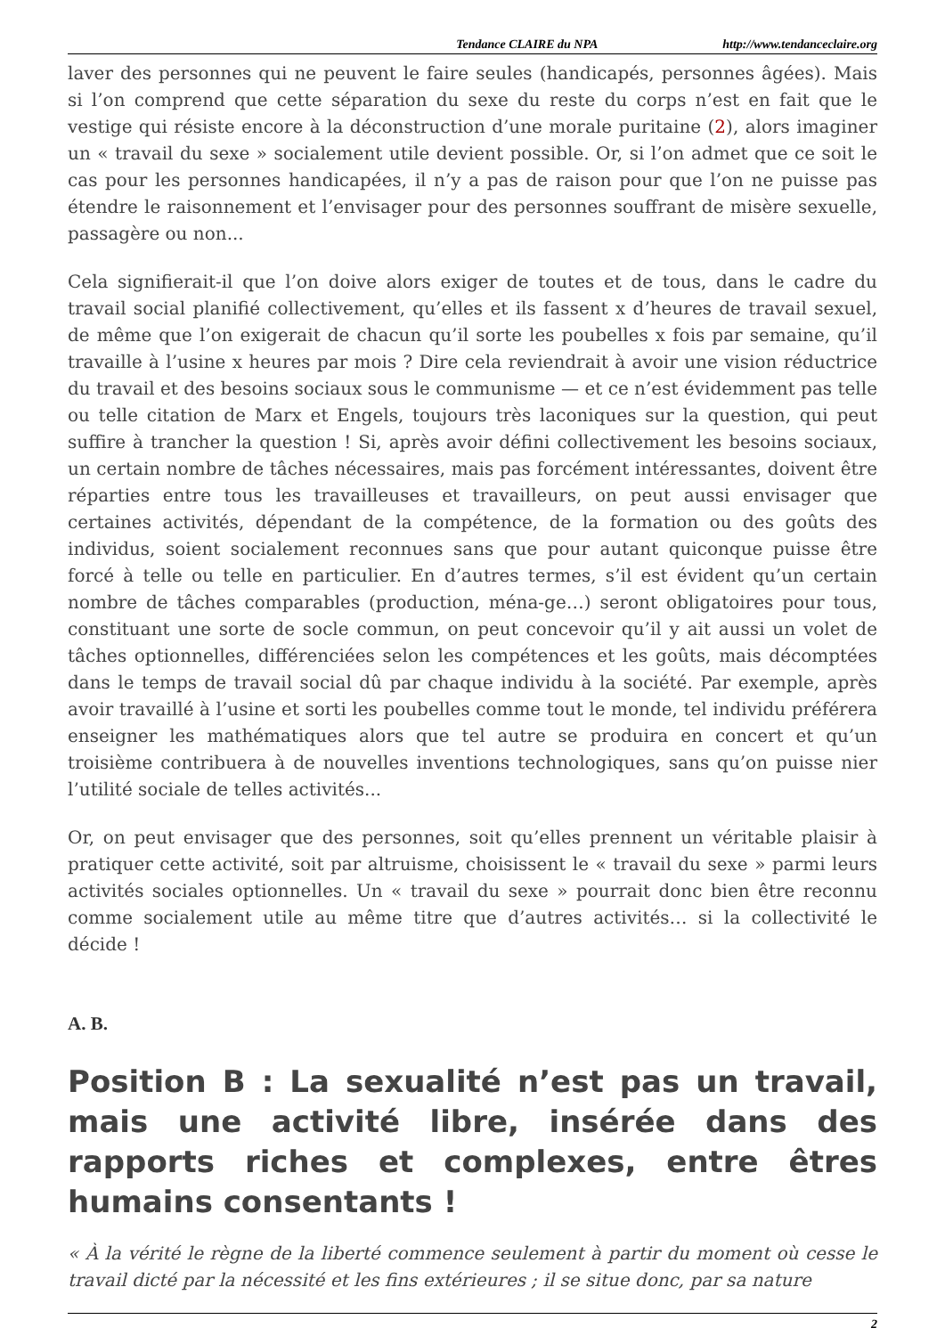Tendance CLAIRE du NPA http://www.tendanceclaire.org
laver des personnes qui ne peuvent le faire seules (handicapés, personnes âgées). Mais si l’on comprend que cette séparation du sexe du reste du corps n’est en fait que le vestige qui résiste encore à la déconstruction d’une morale puritaine (2), alors imaginer un « travail du sexe » socialement utile devient possible. Or, si l’on admet que ce soit le cas pour les personnes handicapées, il n’y a pas de raison pour que l’on ne puisse pas étendre le raisonnement et l’envisager pour des personnes souffrant de misère sexuelle, passagère ou non...
Cela signifierait-il que l’on doive alors exiger de toutes et de tous, dans le cadre du travail social planifié collectivement, qu’elles et ils fassent x d’heures de travail sexuel, de même que l’on exigerait de chacun qu’il sorte les poubelles x fois par semaine, qu’il travaille à l’usine x heures par mois ? Dire cela reviendrait à avoir une vision réductrice du travail et des besoins sociaux sous le communisme — et ce n’est évidemment pas telle ou telle citation de Marx et Engels, toujours très laconiques sur la question, qui peut suffire à trancher la question ! Si, après avoir défini collectivement les besoins sociaux, un certain nombre de tâches nécessaires, mais pas forcément intéressantes, doivent être réparties entre tous les travailleuses et travailleurs, on peut aussi envisager que certaines activités, dépendant de la compétence, de la formation ou des goûts des individus, soient socialement reconnues sans que pour autant quiconque puisse être forcé à telle ou telle en particulier. En d’autres termes, s’il est évident qu’un certain nombre de tâches comparables (production, ména-ge…) seront obligatoires pour tous, constituant une sorte de socle commun, on peut concevoir qu’il y ait aussi un volet de tâches optionnelles, différenciées selon les compétences et les goûts, mais décomptées dans le temps de travail social dû par chaque individu à la société. Par exemple, après avoir travaillé à l’usine et sorti les poubelles comme tout le monde, tel individu préférera enseigner les mathématiques alors que tel autre se produira en concert et qu’un troisième contribuera à de nouvelles inventions technologiques, sans qu’on puisse nier l’utilité sociale de telles activités...
Or, on peut envisager que des personnes, soit qu’elles prennent un véritable plaisir à pratiquer cette activité, soit par altruisme, choisissent le « travail du sexe » parmi leurs activités sociales optionnelles. Un « travail du sexe » pourrait donc bien être reconnu comme socialement utile au même titre que d’autres activités… si la collectivité le décide !
A. B.
Position B : La sexualité n’est pas un travail, mais une activité libre, insérée dans des rapports riches et complexes, entre êtres humains consentants !
« À la vérité le règne de la liberté commence seulement à partir du moment où cesse le travail dicté par la nécessité et les fins extérieures ; il se situe donc, par sa nature
2